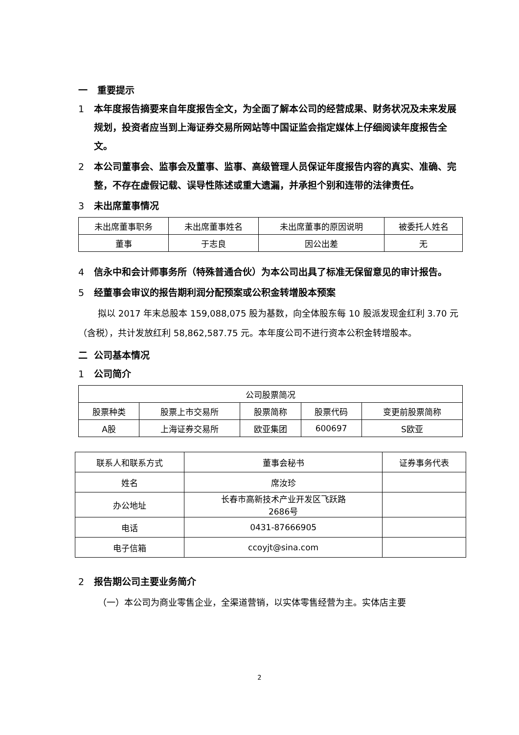一 重要提示
1 本年度报告摘要来自年度报告全文，为全面了解本公司的经营成果、财务状况及未来发展规划，投资者应当到上海证券交易所网站等中国证监会指定媒体上仔细阅读年度报告全文。
2 本公司董事会、监事会及董事、监事、高级管理人员保证年度报告内容的真实、准确、完整，不存在虚假记载、误导性陈述或重大遗漏，并承担个别和连带的法律责任。
3 未出席董事情况
| 未出席董事职务 | 未出席董事姓名 | 未出席董事的原因说明 | 被委托人姓名 |
| 董事 | 于志良 | 因公出差 | 无 |
4 信永中和会计师事务所（特殊普通合伙）为本公司出具了标准无保留意见的审计报告。
5 经董事会审议的报告期利润分配预案或公积金转增股本预案
拟以 2017 年末总股本 159,088,075 股为基数，向全体股东每 10 股派发现金红利 3.70 元（含税），共计发放红利 58,862,587.75 元。本年度公司不进行资本公积金转增股本。
二 公司基本情况
1 公司简介
| 公司股票简况 | | | | |
| 股票种类 | 股票上市交易所 | 股票简称 | 股票代码 | 变更前股票简称 |
| A股 | 上海证券交易所 | 欧亚集团 | 600697 | S欧亚 |
| 联系人和联系方式 | 董事会秘书 | 证券事务代表 |
| 姓名 | 席汝珍 | |
| 办公地址 | 长春市高新技术产业开发区飞跃路 2686号 | |
| 电话 | 0431-87666905 | |
| 电子信箱 | ccoyjt@sina.com | |
2 报告期公司主要业务简介
（一）本公司为商业零售企业，全渠道营销，以实体零售经营为主。实体店主要
2